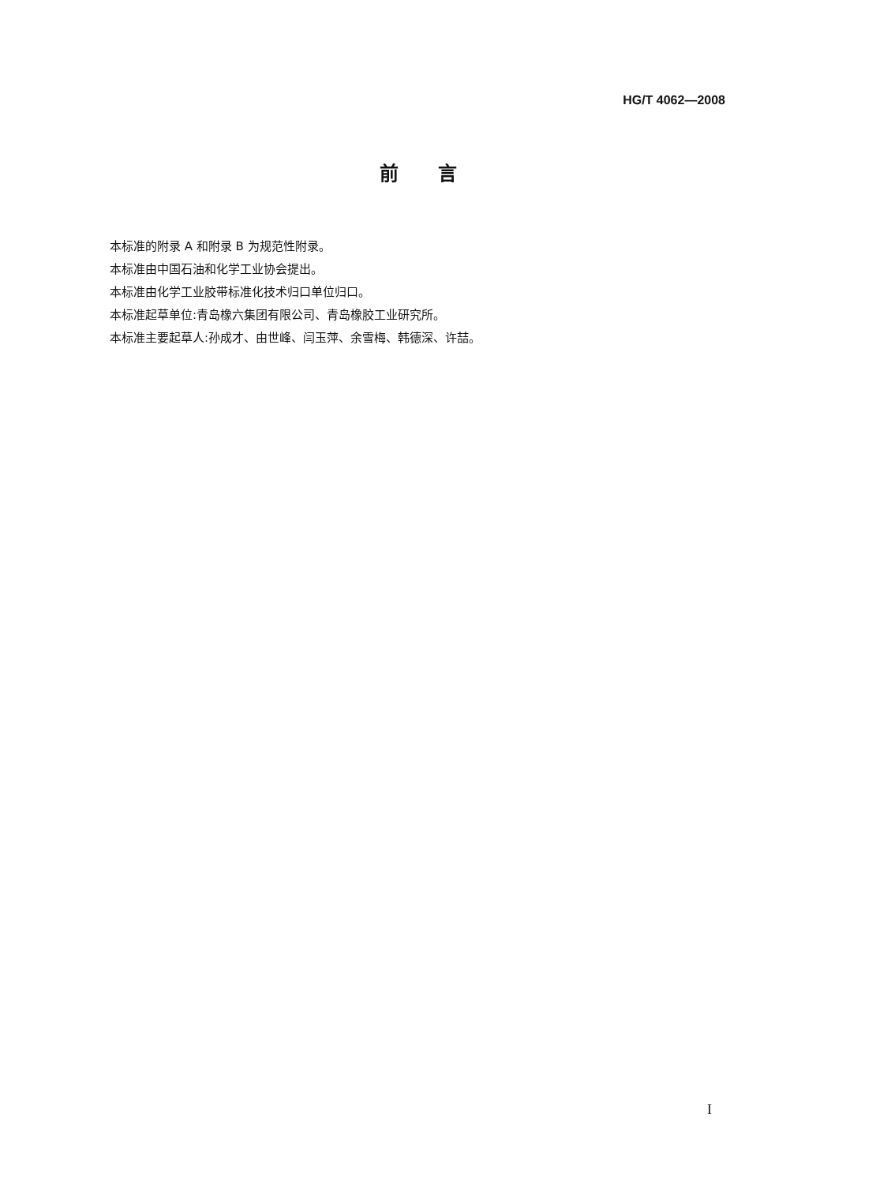HG/T 4062—2008
前言
本标准的附录 A 和附录 B 为规范性附录。
本标准由中国石油和化学工业协会提出。
本标准由化学工业胶带标准化技术归口单位归口。
本标准起草单位:青岛橡六集团有限公司、青岛橡胶工业研究所。
本标准主要起草人:孙成才、由世峰、闫玉萍、余雪梅、韩德深、许喆。
I